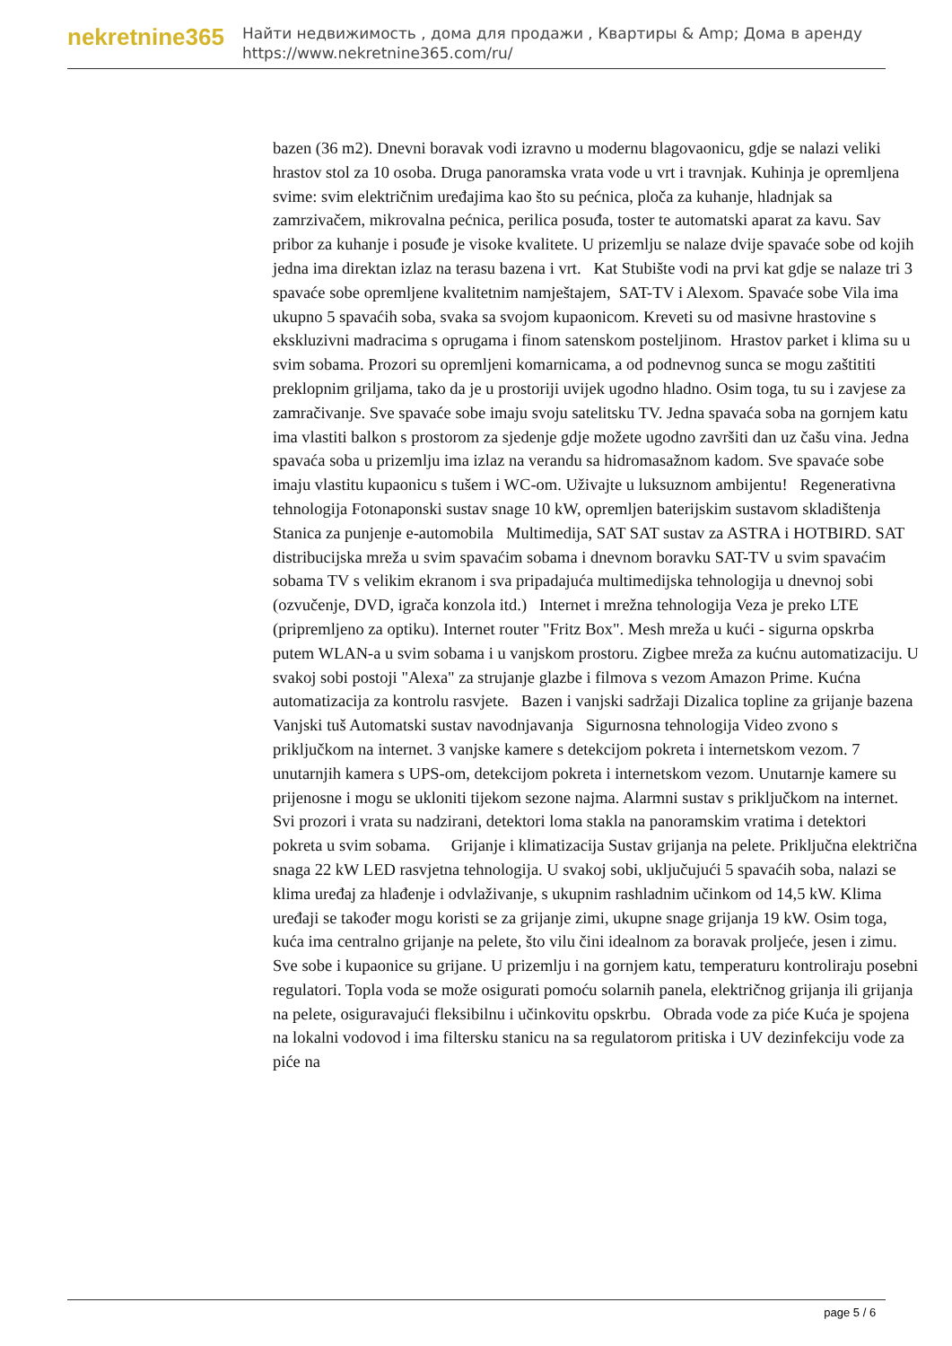nekretnine365
Найти недвижимость , дома для продажи , Квартиры & Amp; Дома в аренду
https://www.nekretnine365.com/ru/
bazen (36 m2). Dnevni boravak vodi izravno u modernu blagovaonicu, gdje se nalazi veliki hrastov stol za 10 osoba. Druga panoramska vrata vode u vrt i travnjak. Kuhinja je opremljena svime: svim električnim uređajima kao što su pećnica, ploča za kuhanje, hladnjak sa zamrzivačem, mikrovalna pećnica, perilica posuđa, toster te automatski aparat za kavu. Sav pribor za kuhanje i posuđe je visoke kvalitete. U prizemlju se nalaze dvije spavaće sobe od kojih jedna ima direktan izlaz na terasu bazena i vrt. Kat Stubište vodi na prvi kat gdje se nalaze tri 3 spavaće sobe opremljene kvalitetnim namještajem, SAT-TV i Alexom. Spavaće sobe Vila ima ukupno 5 spavaćih soba, svaka sa svojom kupaonicom. Kreveti su od masivne hrastovine s ekskluzivni madracima s oprugama i finom satenskom posteljinom. Hrastov parket i klima su u svim sobama. Prozori su opremljeni komarnicama, a od podnevnog sunca se mogu zaštititi preklopnim griljama, tako da je u prostoriji uvijek ugodno hladno. Osim toga, tu su i zavjese za zamračivanje. Sve spavaće sobe imaju svoju satelitsku TV. Jedna spavaća soba na gornjem katu ima vlastiti balkon s prostorom za sjedenje gdje možete ugodno završiti dan uz čašu vina. Jedna spavaća soba u prizemlju ima izlaz na verandu sa hidromasažnom kadom. Sve spavaće sobe imaju vlastitu kupaonicu s tušem i WC-om. Uživajte u luksuznom ambijentu! Regenerativna tehnologija Fotonaponski sustav snage 10 kW, opremljen baterijskim sustavom skladištenja Stanica za punjenje e-automobila Multimedija, SAT SAT sustav za ASTRA i HOTBIRD. SAT distribucijska mreža u svim spavaćim sobama i dnevnom boravku SAT-TV u svim spavaćim sobama TV s velikim ekranom i sva pripadajuća multimedijska tehnologija u dnevnoj sobi (ozvučenje, DVD, igrača konzola itd.) Internet i mrežna tehnologija Veza je preko LTE (pripremljeno za optiku). Internet router "Fritz Box". Mesh mreža u kući - sigurna opskrba putem WLAN-a u svim sobama i u vanjskom prostoru. Zigbee mreža za kućnu automatizaciju. U svakoj sobi postoji "Alexa" za strujanje glazbe i filmova s vezom Amazon Prime. Kućna automatizacija za kontrolu rasvjete. Bazen i vanjski sadržaji Dizalica topline za grijanje bazena Vanjski tuš Automatski sustav navodnjavanja Sigurnosna tehnologija Video zvono s priključkom na internet. 3 vanjske kamere s detekcijom pokreta i internetskom vezom. 7 unutarnjih kamera s UPS-om, detekcijom pokreta i internetskom vezom. Unutarnje kamere su prijenosne i mogu se ukloniti tijekom sezone najma. Alarmni sustav s priključkom na internet. Svi prozori i vrata su nadzirani, detektori loma stakla na panoramskim vratima i detektori pokreta u svim sobama. Grijanje i klimatizacija Sustav grijanja na pelete. Priključna električna snaga 22 kW LED rasvjetna tehnologija. U svakoj sobi, uključujući 5 spavaćih soba, nalazi se klima uređaj za hlađenje i odvlaživanje, s ukupnim rashladnim učinkom od 14,5 kW. Klima uređaji se također mogu koristi se za grijanje zimi, ukupne snage grijanja 19 kW. Osim toga, kuća ima centralno grijanje na pelete, što vilu čini idealnom za boravak proljeće, jesen i zimu. Sve sobe i kupaonice su grijane. U prizemlju i na gornjem katu, temperaturu kontroliraju posebni regulatori. Topla voda se može osigurati pomoću solarnih panela, električnog grijanja ili grijanja na pelete, osiguravajući fleksibilnu i učinkovitu opskrbu. Obrada vode za piće Kuća je spojena na lokalni vodovod i ima filtersku stanicu na sa regulatorom pritiska i UV dezinfekciju vode za piće na
page 5 / 6